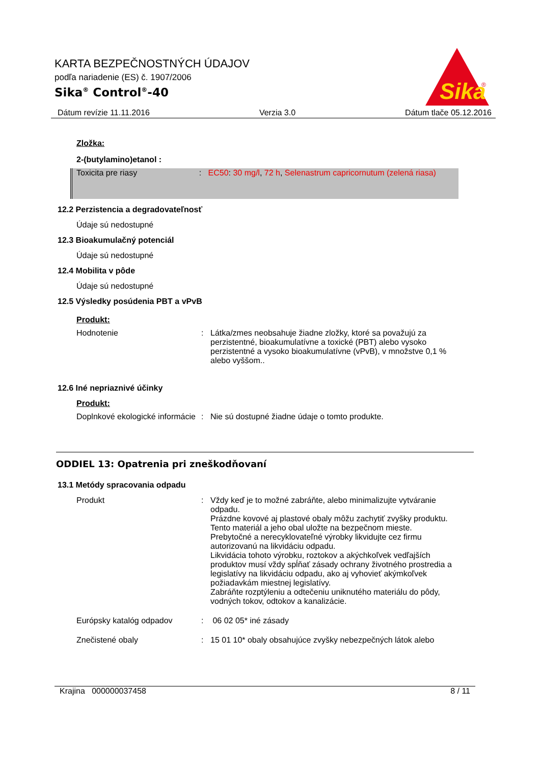KARTA BEZPEČNOSTNÝCH ÚDAJOV
podľa nariadenie (ES) č. 1907/2006
Sika<sup>®</sup> Control<sup>®</sup>-40
Sika
®
Dátum revízie 11.11.2016 Verzia 3.0 Dátum tlače 05.12.2016
Zložka:
2-(butylamino)etanol :
Toxicita pre riasy : EC50: 30 mg/l, 72 h, Selenastrum capricornutum (zelená riasa)
12.2 Perzistencia a degradovateľnosť
Údaje sú nedostupné
12.3 Bioakumulačný potenciál
Údaje sú nedostupné
12.4 Mobilita v pôde
Údaje sú nedostupné
12.5 Výsledky posúdenia PBT a vPvB
Produkt:
Hodnotenie : Látka/zmes neobsahuje žiadne zložky, ktoré sa považujú za perzistentné, bioakumulatívne a toxické (PBT) alebo vysoko perzistentné a vysoko bioakumulatívne (vPvB), v množstve 0,1 % alebo vyššom..
12.6 Iné nepriaznivé účinky
Produkt:
Doplnkové ekologické informácie
: Nie sú dostupné žiadne údaje o tomto produkte.
ODDIEL 13: Opatrenia pri zneškodňovaní
13.1 Metódy spracovania odpadu
Produkt : Vždy keď je to možné zabráňte, alebo minimalizujte vytváranie odpadu.
Prázdne kovové aj plastové obaly môžu zachytiť zvyšky produktu.
Tento materiál a jeho obal uložte na bezpečnom mieste.
Prebytočné a nerecyklovateľné výrobky likvidujte cez firmu autorizovanú na likvidáciu odpadu.
Likvidácia tohoto výrobku, roztokov a akýchkoľvek vedľajších produktov musí vždy spĺňať zásady ochrany životného prostredia a legislatívy na likvidáciu odpadu, ako aj vyhovieť akýmkoľvek požiadavkám miestnej legislatívy.
Zabráňte rozptýleniu a odtečeniu uniknutého materiálu do pôdy, vodných tokov, odtokov a kanalizácie.
Európsky katalóg odpadov : 06 02 05* iné zásady
Znečistené obaly : 15 01 10* obaly obsahujúce zvyšky nebezpečných látok alebo
Krajina 000000037458 8 / 11